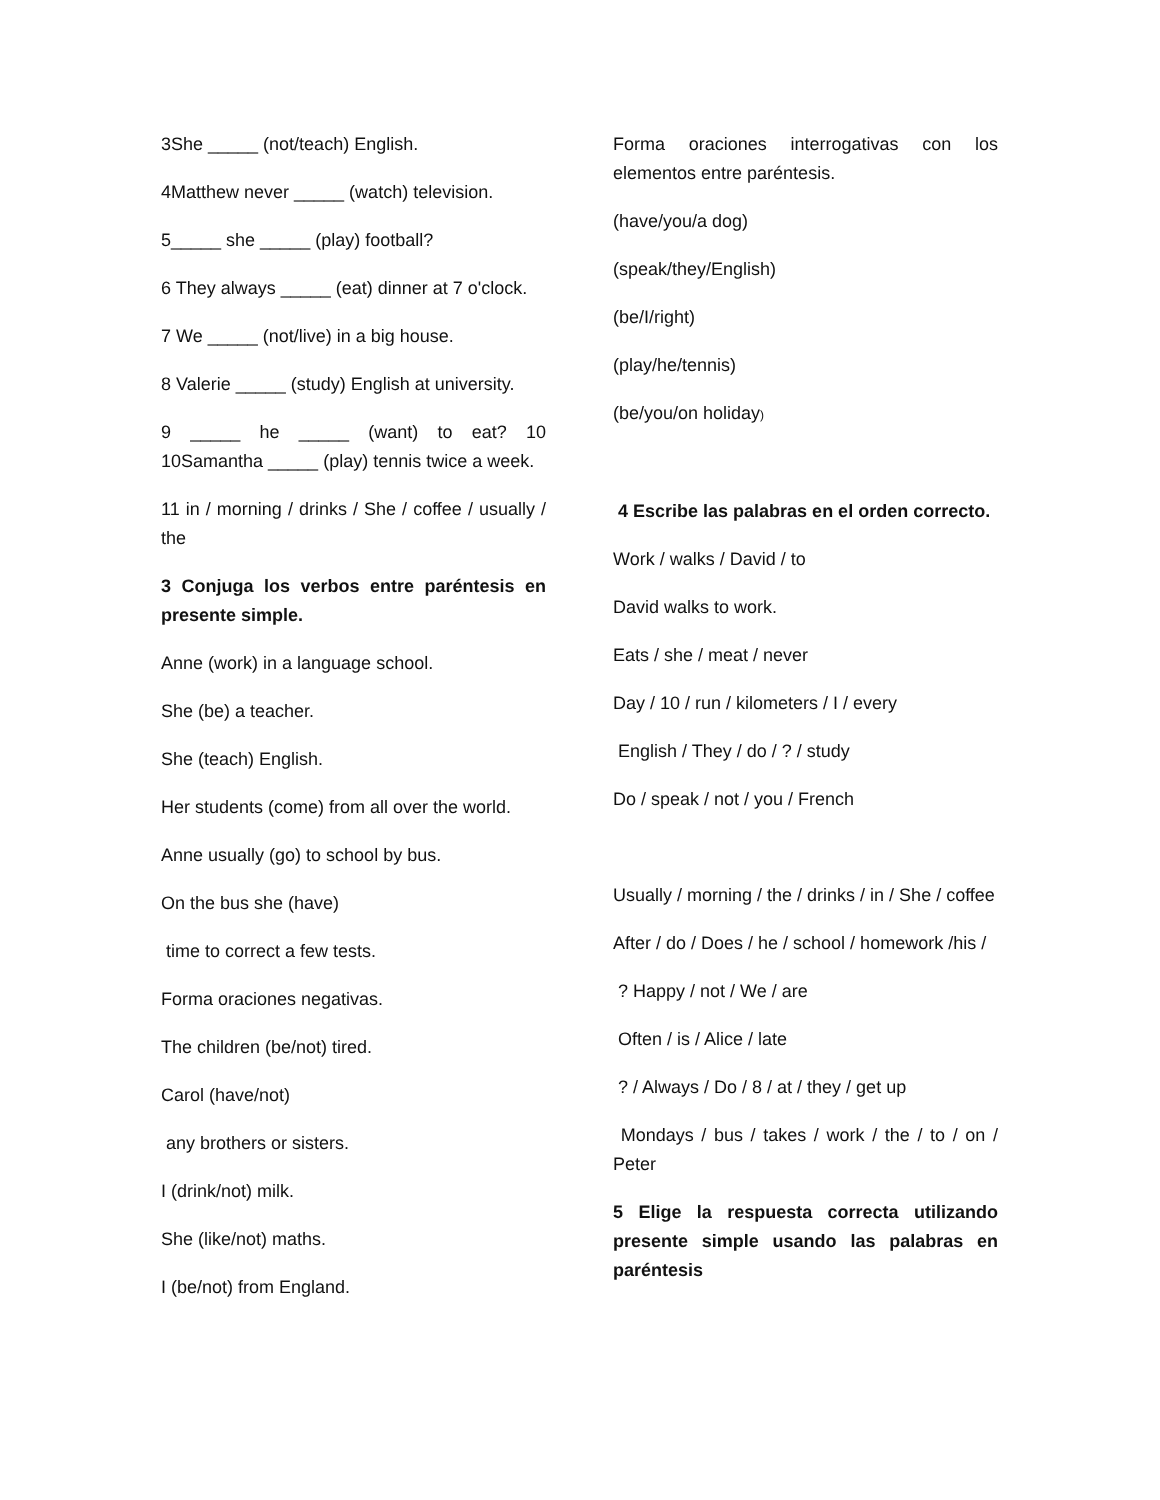3She _____ (not/teach) English.
4Matthew never _____ (watch) television.
5_____ she _____ (play) football?
6 They always _____ (eat) dinner at 7 o'clock.
7 We _____ (not/live) in a big house.
8 Valerie _____ (study) English at university.
9 _____ he _____ (want) to eat? 10 10Samantha _____ (play) tennis twice a week.
11 in / morning / drinks / She / coffee / usually / the
3 Conjuga los verbos entre paréntesis en presente simple.
Anne (work) in a language school.
She (be) a teacher.
She (teach) English.
Her students (come) from all over the world.
Anne usually (go) to school by bus.
On the bus she (have)
time to correct a few tests.
Forma oraciones negativas.
The children (be/not) tired.
Carol (have/not)
any brothers or sisters.
I (drink/not) milk.
She (like/not) maths.
I (be/not) from England.
Forma oraciones interrogativas con los elementos entre paréntesis.
(have/you/a dog)
(speak/they/English)
(be/I/right)
(play/he/tennis)
(be/you/on holiday)
4 Escribe las palabras en el orden correcto.
Work / walks / David / to
David walks to work.
Eats / she / meat / never
Day / 10 / run / kilometers / I / every
English / They / do / ? / study
Do / speak / not / you / French
Usually / morning / the / drinks / in / She / coffee
After / do / Does / he / school / homework /his /
? Happy / not / We / are
Often / is / Alice / late
? / Always / Do / 8 / at / they / get up
Mondays / bus / takes / work / the / to / on / Peter
5 Elige la respuesta correcta utilizando presente simple usando las palabras en paréntesis